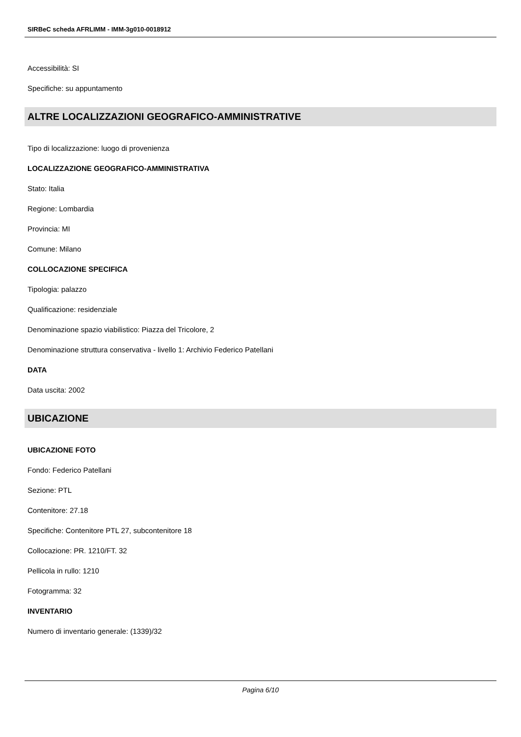SIRBeC scheda AFRLIMM - IMM-3g010-0018912
Accessibilità: SI
Specifiche: su appuntamento
ALTRE LOCALIZZAZIONI GEOGRAFICO-AMMINISTRATIVE
Tipo di localizzazione: luogo di provenienza
LOCALIZZAZIONE GEOGRAFICO-AMMINISTRATIVA
Stato: Italia
Regione: Lombardia
Provincia: MI
Comune: Milano
COLLOCAZIONE SPECIFICA
Tipologia: palazzo
Qualificazione: residenziale
Denominazione spazio viabilistico: Piazza del Tricolore, 2
Denominazione struttura conservativa - livello 1: Archivio Federico Patellani
DATA
Data uscita: 2002
UBICAZIONE
UBICAZIONE FOTO
Fondo: Federico Patellani
Sezione: PTL
Contenitore: 27.18
Specifiche: Contenitore PTL 27, subcontenitore 18
Collocazione: PR. 1210/FT. 32
Pellicola in rullo: 1210
Fotogramma: 32
INVENTARIO
Numero di inventario generale: (1339)/32
Pagina 6/10